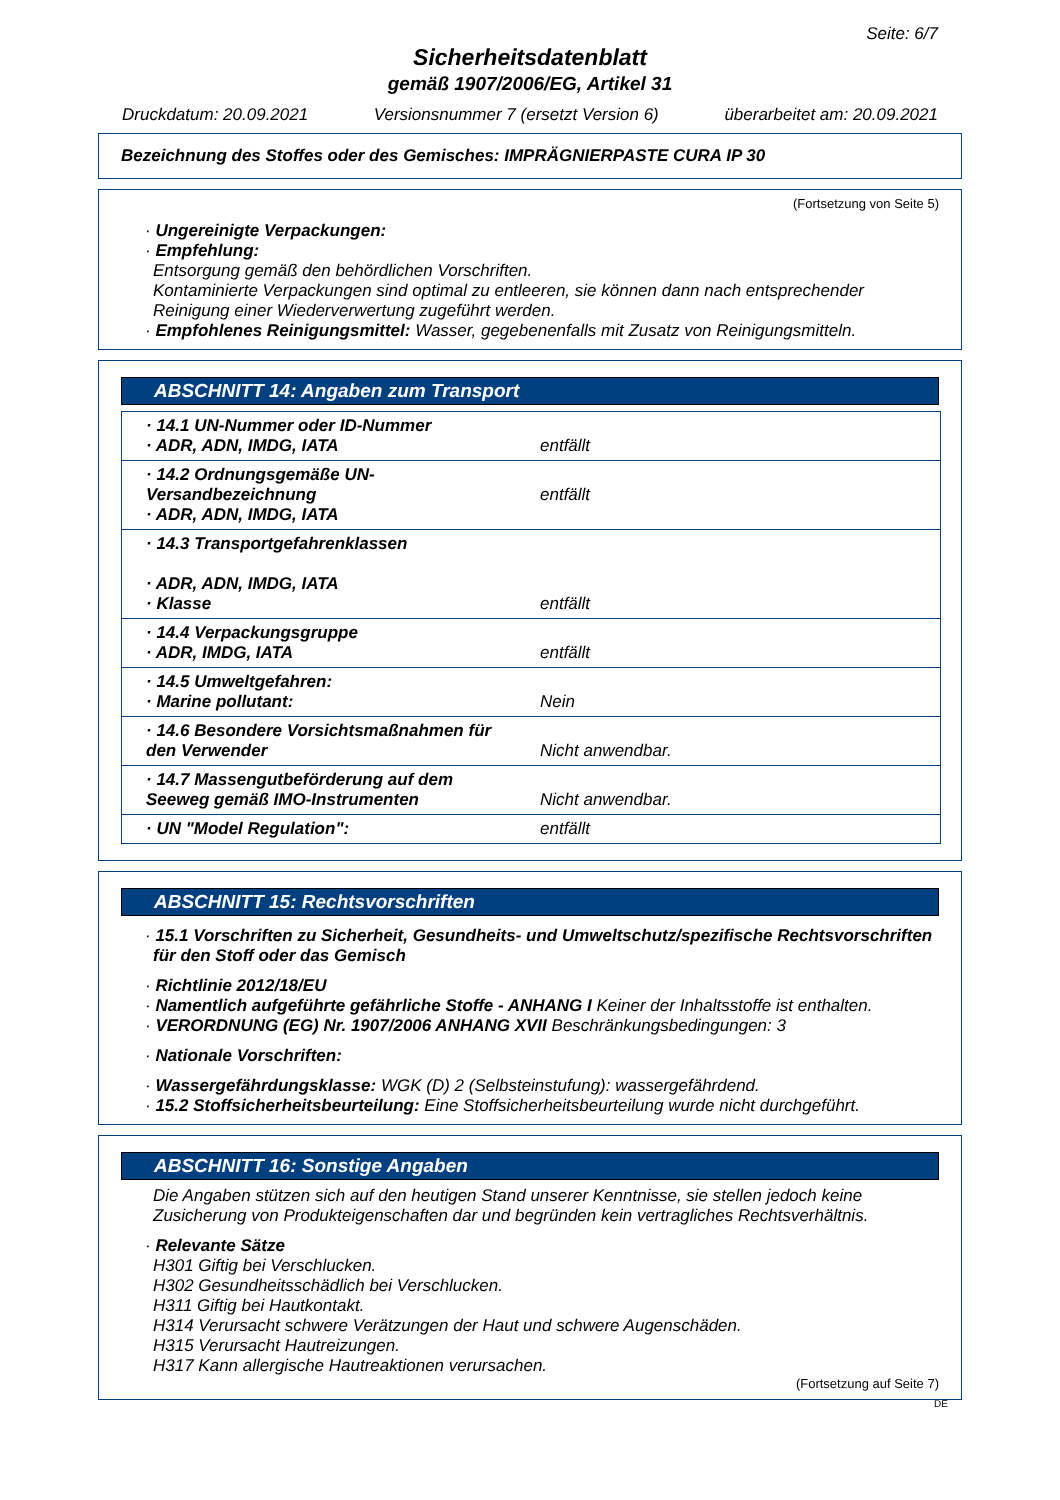Seite: 6/7
Sicherheitsdatenblatt
gemäß 1907/2006/EG, Artikel 31
Druckdatum: 20.09.2021 Versionsnummer 7 (ersetzt Version 6) überarbeitet am: 20.09.2021
Bezeichnung des Stoffes oder des Gemisches: IMPRÄGNIERPASTE CURA IP 30
(Fortsetzung von Seite 5)
· Ungereinigte Verpackungen:
· Empfehlung:
Entsorgung gemäß den behördlichen Vorschriften.
Kontaminierte Verpackungen sind optimal zu entleeren, sie können dann nach entsprechender Reinigung einer Wiederverwertung zugeführt werden.
· Empfohlenes Reinigungsmittel: Wasser, gegebenenfalls mit Zusatz von Reinigungsmitteln.
ABSCHNITT 14: Angaben zum Transport
| · 14.1 UN-Nummer oder ID-Nummer · ADR, ADN, IMDG, IATA | entfällt |
| · 14.2 Ordnungsgemäße UN-Versandbezeichnung · ADR, ADN, IMDG, IATA | entfällt |
| · 14.3 Transportgefahrenklassen · ADR, ADN, IMDG, IATA · Klasse | entfällt |
| · 14.4 Verpackungsgruppe · ADR, IMDG, IATA | entfällt |
| · 14.5 Umweltgefahren: · Marine pollutant: | Nein |
| · 14.6 Besondere Vorsichtsmaßnahmen für den Verwender | Nicht anwendbar. |
| · 14.7 Massengutbeförderung auf dem Seeweg gemäß IMO-Instrumenten | Nicht anwendbar. |
| · UN "Model Regulation": | entfällt |
ABSCHNITT 15: Rechtsvorschriften
· 15.1 Vorschriften zu Sicherheit, Gesundheits- und Umweltschutz/spezifische Rechtsvorschriften für den Stoff oder das Gemisch
· Richtlinie 2012/18/EU
· Namentlich aufgeführte gefährliche Stoffe - ANHANG I Keiner der Inhaltsstoffe ist enthalten.
· VERORDNUNG (EG) Nr. 1907/2006 ANHANG XVII Beschränkungsbedingungen: 3
· Nationale Vorschriften:
· Wassergefährdungsklasse: WGK (D) 2 (Selbsteinstufung): wassergefährdend.
· 15.2 Stoffsicherheitsbeurteilung: Eine Stoffsicherheitsbeurteilung wurde nicht durchgeführt.
ABSCHNITT 16: Sonstige Angaben
Die Angaben stützen sich auf den heutigen Stand unserer Kenntnisse, sie stellen jedoch keine Zusicherung von Produkteigenschaften dar und begründen kein vertragliches Rechtsverhältnis.
· Relevante Sätze
H301 Giftig bei Verschlucken.
H302 Gesundheitsschädlich bei Verschlucken.
H311 Giftig bei Hautkontakt.
H314 Verursacht schwere Verätzungen der Haut und schwere Augenschäden.
H315 Verursacht Hautreizungen.
H317 Kann allergische Hautreaktionen verursachen.
(Fortsetzung auf Seite 7)
DE